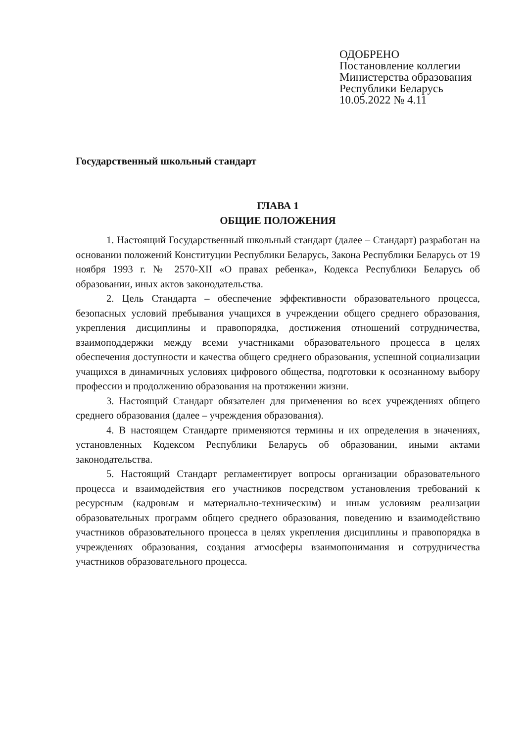ОДОБРЕНО
Постановление коллегии
Министерства образования
Республики Беларусь
10.05.2022 № 4.11
Государственный школьный стандарт
ГЛАВА 1
ОБЩИЕ ПОЛОЖЕНИЯ
1. Настоящий Государственный школьный стандарт (далее – Стандарт) разработан на основании положений Конституции Республики Беларусь, Закона Республики Беларусь от 19 ноября 1993 г. № 2570-XII «О правах ребенка», Кодекса Республики Беларусь об образовании, иных актов законодательства.
2. Цель Стандарта – обеспечение эффективности образовательного процесса, безопасных условий пребывания учащихся в учреждении общего среднего образования, укрепления дисциплины и правопорядка, достижения отношений сотрудничества, взаимоподдержки между всеми участниками образовательного процесса в целях обеспечения доступности и качества общего среднего образования, успешной социализации учащихся в динамичных условиях цифрового общества, подготовки к осознанному выбору профессии и продолжению образования на протяжении жизни.
3. Настоящий Стандарт обязателен для применения во всех учреждениях общего среднего образования (далее – учреждения образования).
4. В настоящем Стандарте применяются термины и их определения в значениях, установленных Кодексом Республики Беларусь об образовании, иными актами законодательства.
5. Настоящий Стандарт регламентирует вопросы организации образовательного процесса и взаимодействия его участников посредством установления требований к ресурсным (кадровым и материально-техническим) и иным условиям реализации образовательных программ общего среднего образования, поведению и взаимодействию участников образовательного процесса в целях укрепления дисциплины и правопорядка в учреждениях образования, создания атмосферы взаимопонимания и сотрудничества участников образовательного процесса.